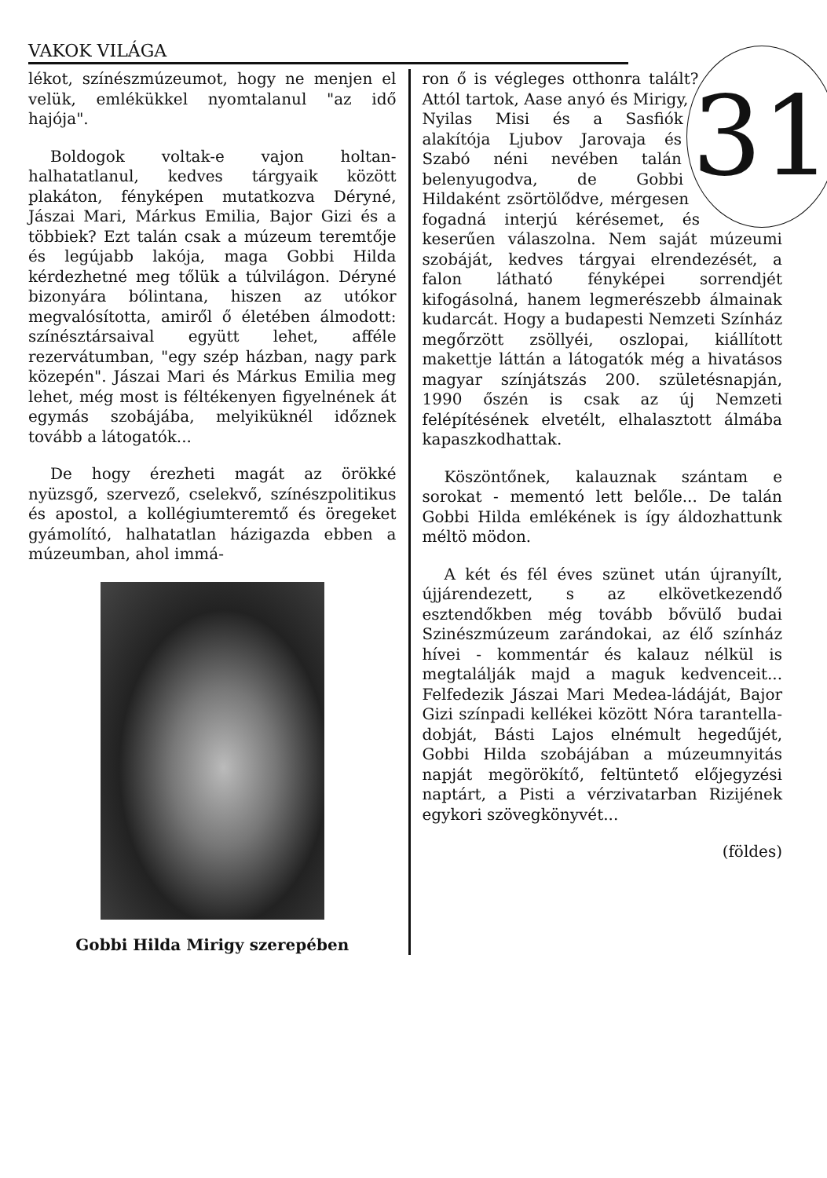VAKOK VILÁGA
lékot, színészmúzeumot, hogy ne menjen el velük, emlékükkel nyomtalanul "az idő hajója".
Boldogok voltak-e vajon holtan-halhatatlanul, kedves tárgyaik között plakáton, fényképen mutatkozva Déryné, Jászai Mari, Márkus Emilia, Bajor Gizi és a többiek? Ezt talán csak a múzeum teremtője és legújabb lakója, maga Gobbi Hilda kérdezhetné meg tőlük a túlvilágon. Déryné bizonyára bólintana, hiszen az utókor megvalósította, amiről ő életében álmodott: színésztársaival együtt lehet, afféle rezervátumban, "egy szép házban, nagy park közepén". Jászai Mari és Márkus Emilia meg lehet, még most is féltékenyen figyelnének át egymás szobájába, melyiküknél időznek tovább a látogatók...
De hogy érezheti magát az örökké nyüzsgő, szervező, cselekvő, színészpolitikus és apostol, a kollégiumteremtő és öregeket gyámolító, halhatatlan házigazda ebben a múzeumban, ahol immá-
Gobbi Hilda Mirigy szerepében
31
ron ő is végleges otthonra talált? Attól tartok, Aase anyó és Mirigy, Nyilas Misi és a Sasfiók alakítója Ljubov Jarovaja és Szabó néni nevében talán belenyugodva, de Gobbi Hildaként zsörtölődve, mérgesen fogadná interjú kérésemet, és keserűen válaszolna. Nem saját múzeumi szobáját, kedves tárgyai elrendezését, a falon látható fényképei sorrendjét kifogásolná, hanem legmerészebb álmainak kudarcát. Hogy a budapesti Nemzeti Színház megőrzött zsöllyéi, oszlopai, kiállított makettje láttán a látogatók még a hivatásos magyar színjátszás 200. születésnapján, 1990 őszén is csak az új Nemzeti felépítésének elvetélt, elhalasztott álmába kapaszkodhattak.
Köszöntőnek, kalauznak szántam e sorokat - mementó lett belőle... De talán Gobbi Hilda emlékének is így áldozhattunk méltö mödon.
A két és fél éves szünet után újranyílt, újjárendezett, s az elkövetkezendő esztendőkben még tovább bővülő budai Szinészmúzeum zarándokai, az élő színház hívei - kommentár és kalauz nélkül is megtalálják majd a maguk kedvenceit... Felfedezik Jászai Mari Medea-ládáját, Bajor Gizi színpadi kellékei között Nóra tarantella-dobját, Básti Lajos elnémult hegedűjét, Gobbi Hilda szobájában a múzeumnyitás napját megörökítő, feltüntető előjegyzési naptárt, a Pisti a vérzivatarban Rizijének egykori szövegkönyvét...
(földes)